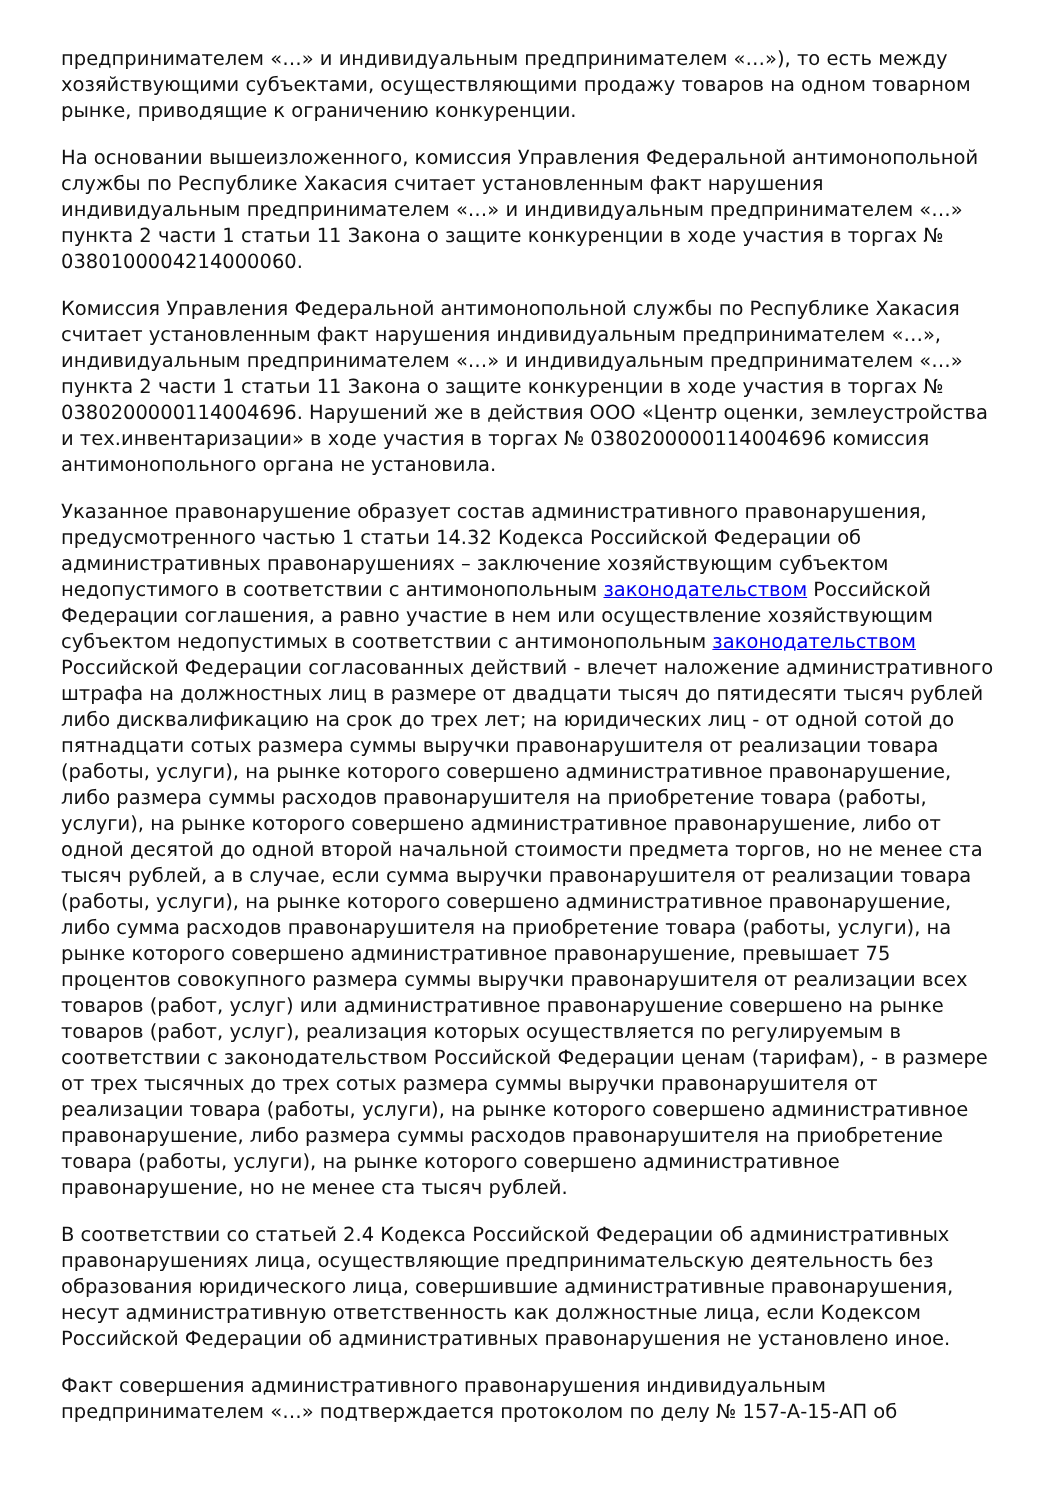предпринимателем «…» и индивидуальным предпринимателем «…»), то есть между хозяйствующими субъектами, осуществляющими продажу товаров на одном товарном рынке, приводящие к ограничению конкуренции.
На основании вышеизложенного, комиссия Управления Федеральной антимонопольной службы по Республике Хакасия считает установленным факт нарушения индивидуальным предпринимателем «…» и индивидуальным предпринимателем «…» пункта 2 части 1 статьи 11 Закона о защите конкуренции в ходе участия в торгах № 0380100004214000060.
Комиссия Управления Федеральной антимонопольной службы по Республике Хакасия считает установленным факт нарушения индивидуальным предпринимателем «…», индивидуальным предпринимателем «…» и индивидуальным предпринимателем «…» пункта 2 части 1 статьи 11 Закона о защите конкуренции в ходе участия в торгах № 0380200000114004696. Нарушений же в действия ООО «Центр оценки, землеустройства и тех.инвентаризации» в ходе участия в торгах № 0380200000114004696 комиссия антимонопольного органа не установила.
Указанное правонарушение образует состав административного правонарушения, предусмотренного частью 1 статьи 14.32 Кодекса Российской Федерации об административных правонарушениях – заключение хозяйствующим субъектом недопустимого в соответствии с антимонопольным законодательством Российской Федерации соглашения, а равно участие в нем или осуществление хозяйствующим субъектом недопустимых в соответствии с антимонопольным законодательством Российской Федерации согласованных действий - влечет наложение административного штрафа на должностных лиц в размере от двадцати тысяч до пятидесяти тысяч рублей либо дисквалификацию на срок до трех лет; на юридических лиц - от одной сотой до пятнадцати сотых размера суммы выручки правонарушителя от реализации товара (работы, услуги), на рынке которого совершено административное правонарушение, либо размера суммы расходов правонарушителя на приобретение товара (работы, услуги), на рынке которого совершено административное правонарушение, либо от одной десятой до одной второй начальной стоимости предмета торгов, но не менее ста тысяч рублей, а в случае, если сумма выручки правонарушителя от реализации товара (работы, услуги), на рынке которого совершено административное правонарушение, либо сумма расходов правонарушителя на приобретение товара (работы, услуги), на рынке которого совершено административное правонарушение, превышает 75 процентов совокупного размера суммы выручки правонарушителя от реализации всех товаров (работ, услуг) или административное правонарушение совершено на рынке товаров (работ, услуг), реализация которых осуществляется по регулируемым в соответствии с законодательством Российской Федерации ценам (тарифам), - в размере от трех тысячных до трех сотых размера суммы выручки правонарушителя от реализации товара (работы, услуги), на рынке которого совершено административное правонарушение, либо размера суммы расходов правонарушителя на приобретение товара (работы, услуги), на рынке которого совершено административное правонарушение, но не менее ста тысяч рублей.
В соответствии со статьей 2.4 Кодекса Российской Федерации об административных правонарушениях лица, осуществляющие предпринимательскую деятельность без образования юридического лица, совершившие административные правонарушения, несут административную ответственность как должностные лица, если Кодексом Российской Федерации об административных правонарушения не установлено иное.
Факт совершения административного правонарушения индивидуальным предпринимателем «…» подтверждается протоколом по делу № 157-А-15-АП об